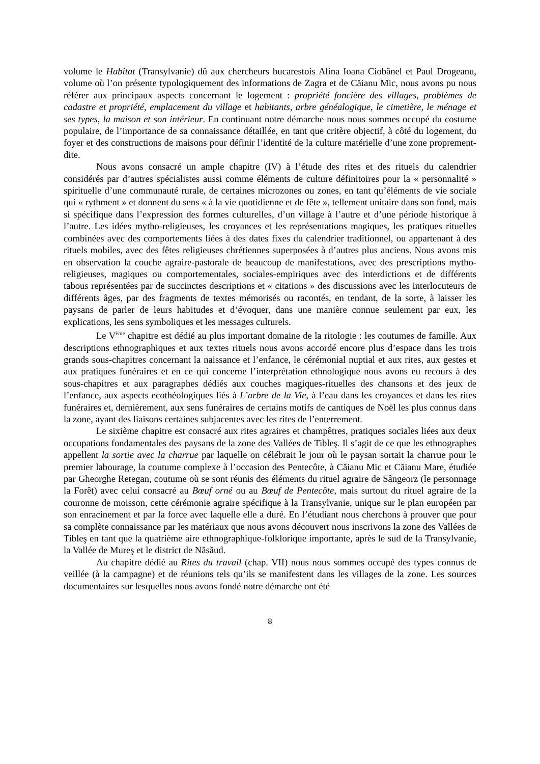volume le Habitat (Transylvanie) dû aux chercheurs bucarestois Alina Ioana Ciobănel et Paul Drogeanu, volume où l’on présente typologiquement des informations de Zagra et de Căianu Mic, nous avons pu nous référer aux principaux aspects concernant le logement : propriété foncière des villages, problèmes de cadastre et propriété, emplacement du village et habitants, arbre généalogique, le cimetière, le ménage et ses types, la maison et son intérieur. En continuant notre démarche nous nous sommes occupé du costume populaire, de l’importance de sa connaissance détaillée, en tant que critère objectif, à côté du logement, du foyer et des constructions de maisons pour définir l’identité de la culture matérielle d’une zone proprement-dite.
Nous avons consacré un ample chapitre (IV) à l’étude des rites et des rituels du calendrier considérés par d’autres spécialistes aussi comme éléments de culture définitoires pour la « personnalité » spirituelle d’une communauté rurale, de certaines microzones ou zones, en tant qu’éléments de vie sociale qui « rythment » et donnent du sens « à la vie quotidienne et de fête », tellement unitaire dans son fond, mais si spécifique dans l’expression des formes culturelles, d’un village à l’autre et d’une période historique à l’autre. Les idées mytho-religieuses, les croyances et les représentations magiques, les pratiques rituelles combinées avec des comportements liées à des dates fixes du calendrier traditionnel, ou appartenant à des rituels mobiles, avec des fêtes religieuses chrétiennes superposées à d’autres plus anciens. Nous avons mis en observation la couche agraire-pastorale de beaucoup de manifestations, avec des prescriptions mytho-religieuses, magiques ou comportementales, sociales-empiriques avec des interdictions et de différents tabous représentées par de succinctes descriptions et « citations » des discussions avec les interlocuteurs de différents âges, par des fragments de textes mémorisés ou racontés, en tendant, de la sorte, à laisser les paysans de parler de leurs habitudes et d’évoquer, dans une manière connue seulement par eux, les explications, les sens symboliques et les messages culturels.
Le V<sup>ème</sup> chapitre est dédié au plus important domaine de la ritologie : les coutumes de famille. Aux descriptions ethnographiques et aux textes rituels nous avons accordé encore plus d’espace dans les trois grands sous-chapitres concernant la naissance et l’enfance, le cérémonial nuptial et aux rites, aux gestes et aux pratiques funéraires et en ce qui concerne l’interprétation ethnologique nous avons eu recours à des sous-chapitres et aux paragraphes dédiés aux couches magiques-rituelles des chansons et des jeux de l’enfance, aux aspects ecothéologiques liés à L’arbre de la Vie, à l’eau dans les croyances et dans les rites funéraires et, dernièrement, aux sens funéraires de certains motifs de cantiques de Noël les plus connus dans la zone, ayant des liaisons certaines subjacentes avec les rites de l’enterrement.
Le sixième chapitre est consacré aux rites agraires et champêtres, pratiques sociales liées aux deux occupations fondamentales des paysans de la zone des Vallées de Tibleş. Il s’agit de ce que les ethnographes appellent la sortie avec la charrue par laquelle on célébrait le jour où le paysan sortait la charrue pour le premier labourage, la coutume complexe à l’occasion des Pentecôte, à Căianu Mic et Căianu Mare, étudiée par Gheorghe Retegan, coutume où se sont réunis des éléments du rituel agraire de Sângeorz (le personnage la Forêt) avec celui consacré au Bœuf orné ou au Bœuf de Pentecôte, mais surtout du rituel agraire de la couronne de moisson, cette cérémonie agraire spécifique à la Transylvanie, unique sur le plan européen par son enracinement et par la force avec laquelle elle a duré. En l’étudiant nous cherchons à prouver que pour sa complète connaissance par les matériaux que nous avons découvert nous inscrivons la zone des Vallées de Tibleş en tant que la quatrième aire ethnographique-folklorique importante, après le sud de la Transylvanie, la Vallée de Mureş et le district de Năsăud.
Au chapitre dédié au Rites du travail (chap. VII) nous nous sommes occupé des types connus de veillée (à la campagne) et de réunions tels qu’ils se manifestent dans les villages de la zone. Les sources documentaires sur lesquelles nous avons fondé notre démarche ont été
8